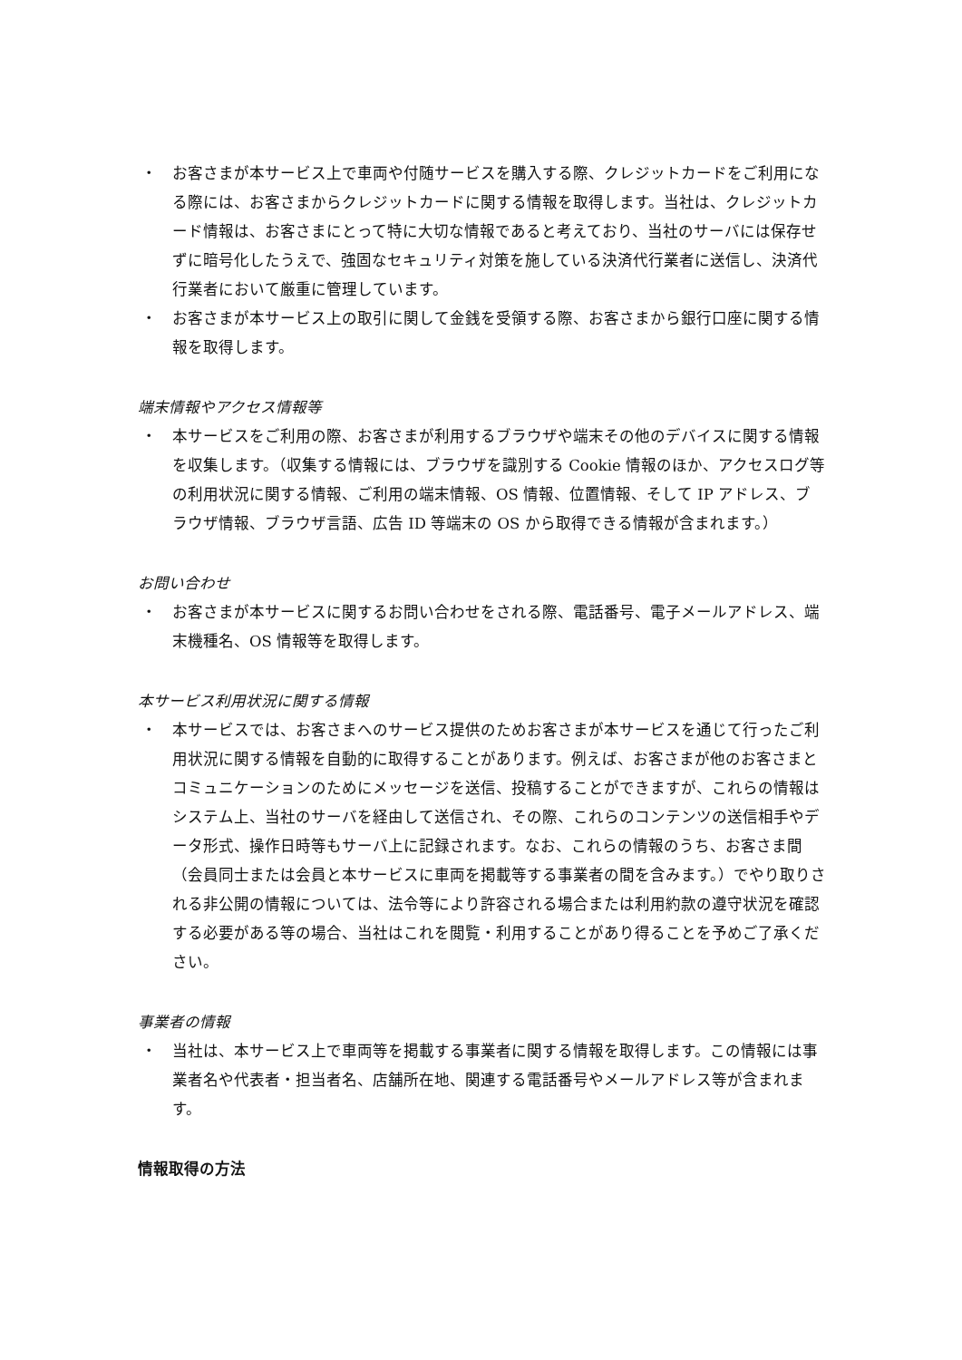・ お客さまが本サービス上で車両や付随サービスを購入する際、クレジットカードをご利用になる際には、お客さまからクレジットカードに関する情報を取得します。当社は、クレジットカード情報は、お客さまにとって特に大切な情報であると考えており、当社のサーバには保存せずに暗号化したうえで、強固なセキュリティ対策を施している決済代行業者に送信し、決済代行業者において厳重に管理しています。
・ お客さまが本サービス上の取引に関して金銭を受領する際、お客さまから銀行口座に関する情報を取得します。
端末情報やアクセス情報等
・ 本サービスをご利用の際、お客さまが利用するブラウザや端末その他のデバイスに関する情報を収集します。（収集する情報には、ブラウザを識別する Cookie 情報のほか、アクセスログ等の利用状況に関する情報、ご利用の端末情報、OS 情報、位置情報、そして IP アドレス、ブラウザ情報、ブラウザ言語、広告 ID 等端末の OS から取得できる情報が含まれます。）
お問い合わせ
・ お客さまが本サービスに関するお問い合わせをされる際、電話番号、電子メールアドレス、端末機種名、OS 情報等を取得します。
本サービス利用状況に関する情報
・ 本サービスでは、お客さまへのサービス提供のためお客さまが本サービスを通じて行ったご利用状況に関する情報を自動的に取得することがあります。例えば、お客さまが他のお客さまとコミュニケーションのためにメッセージを送信、投稿することができますが、これらの情報はシステム上、当社のサーバを経由して送信され、その際、これらのコンテンツの送信相手やデータ形式、操作日時等もサーバ上に記録されます。なお、これらの情報のうち、お客さま間（会員同士または会員と本サービスに車両を掲載等する事業者の間を含みます。）でやり取りされる非公開の情報については、法令等により許容される場合または利用約款の遵守状況を確認する必要がある等の場合、当社はこれを閲覧・利用することがあり得ることを予めご了承ください。
事業者の情報
・ 当社は、本サービス上で車両等を掲載する事業者に関する情報を取得します。この情報には事業者名や代表者・担当者名、店舗所在地、関連する電話番号やメールアドレス等が含まれます。
情報取得の方法